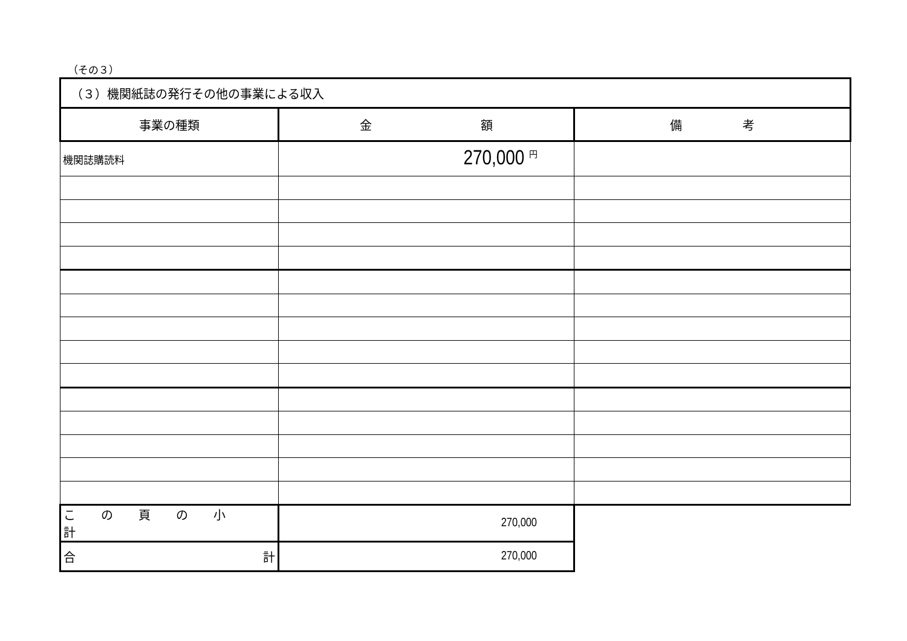（その３）
| （３）機関紙誌の発行その他の事業による収入 | | |
| 事業の種類 | 金 額 | 備 考 |
| 機関誌購読料 | 270,000 <sup>円</sup> | |
| この頁の小計 | 270,000 | |
| 合 計 | 270,000 | |